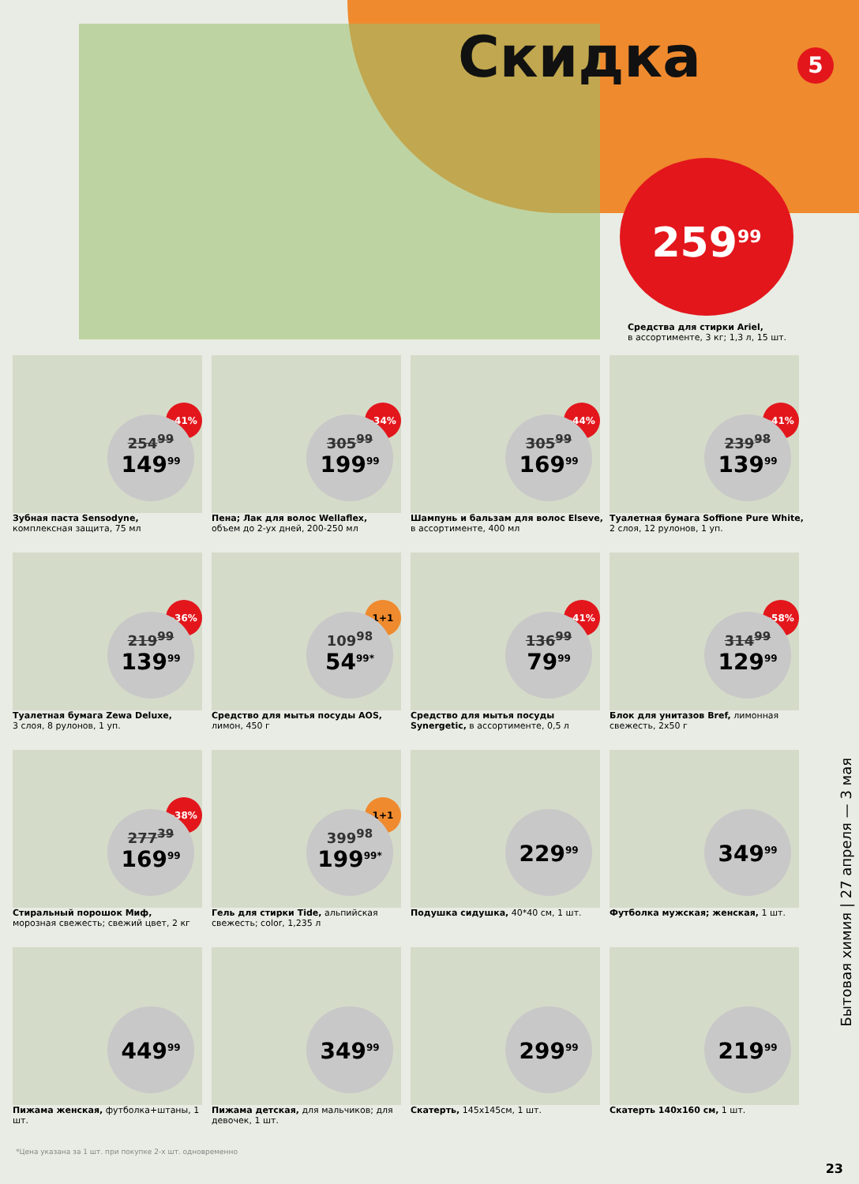Скидка 5
259<sup>99</sup>
Средства для стирки Ariel,
в ассортименте, 3 кг; 1,3 л, 15 шт.
-41%
254<sup>99</sup>
149<sup>99</sup>
Зубная паста Sensodyne,
комплексная защита, 75 мл
-34%
305<sup>99</sup>
199<sup>99</sup>
Пена; Лак для волос Wellaflex,
объем до 2-ух дней, 200-250 мл
-44%
305<sup>99</sup>
169<sup>99</sup>
Шампунь и бальзам для волос Elseve, в ассортименте, 400 мл
-41%
239<sup>98</sup>
139<sup>99</sup>
Туалетная бумага Soffione Pure White, 2 слоя, 12 рулонов, 1 уп.
-36%
219<sup>99</sup>
139<sup>99</sup>
Туалетная бумага Zewa Deluxe,
3 слоя, 8 рулонов, 1 уп.
1+1
109<sup>98</sup>
54<sup>99*</sup>
Средство для мытья посуды AOS,
лимон, 450 г
-41%
136<sup>99</sup>
79<sup>99</sup>
Средство для мытья посуды Synergetic, в ассортименте, 0,5 л
-58%
314<sup>99</sup>
129<sup>99</sup>
Блок для унитазов Bref, лимонная свежесть, 2х50 г
-38%
277<sup>39</sup>
169<sup>99</sup>
Стиральный порошок Миф,
морозная свежесть; свежий цвет, 2 кг
1+1
399<sup>98</sup>
199<sup>99*</sup>
Гель для стирки Tide, альпийская свежесть; color, 1,235 л
229<sup>99</sup>
Подушка сидушка, 40*40 см, 1 шт.
349<sup>99</sup>
Футболка мужская; женская, 1 шт.
449<sup>99</sup>
Пижама женская, футболка+штаны, 1 шт.
349<sup>99</sup>
Пижама детская, для мальчиков; для девочек, 1 шт.
299<sup>99</sup>
Скатерть, 145х145см, 1 шт.
219<sup>99</sup>
Скатерть 140х160 см, 1 шт.
*Цена указана за 1 шт. при покупке 2-х шт. одновременно
Бытовая химия | 27 апреля — 3 мая
23